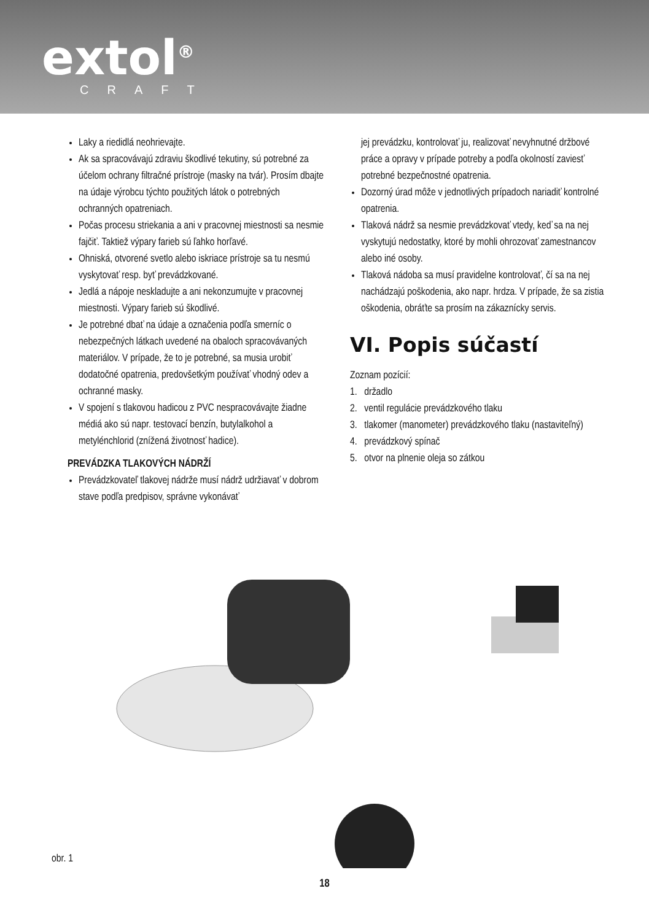extol<sup>®</sup>
CRAFT
Laky a riedidlá neohrievajte.
Ak sa spracovávajú zdraviu škodlivé tekutiny, sú potrebné za účelom ochrany filtračné prístroje (masky na tvár). Prosím dbajte na údaje výrobcu týchto použitých látok o potrebných ochranných opatreniach.
Počas procesu striekania a ani v pracovnej miestnosti sa nesmie fajčiť. Taktiež výpary farieb sú ľahko horľavé.
Ohniská, otvorené svetlo alebo iskriace prístroje sa tu nesmú vyskytovať resp. byť prevádzkované.
Jedlá a nápoje neskladujte a ani nekonzumujte v pracovnej miestnosti. Výpary farieb sú škodlivé.
Je potrebné dbať na údaje a označenia podľa smerníc o nebezpečných látkach uvedené na obaloch spracovávaných materiálov. V prípade, že to je potrebné, sa musia urobiť dodatočné opatrenia, predovšetkým používať vhodný odev a ochranné masky.
V spojení s tlakovou hadicou z PVC nespracovávajte žiadne médiá ako sú napr. testovací benzín, butylalkohol a metylénchlorid (znížená životnosť hadice).
PREVÁDZKA TLAKOVÝCH NÁDRŽÍ
Prevádzkovateľ tlakovej nádrže musí nádrž udržiavať v dobrom stave podľa predpisov, správne vykonávať
jej prevádzku, kontrolovať ju, realizovať nevyhnutné držbové práce a opravy v prípade potreby a podľa okolností zaviesť potrebné bezpečnostné opatrenia.
Dozorný úrad môže v jednotlivých prípadoch nariadiť kontrolné opatrenia.
Tlaková nádrž sa nesmie prevádzkovať vtedy, keď sa na nej vyskytujú nedostatky, ktoré by mohli ohrozovať zamestnancov alebo iné osoby.
Tlaková nádoba sa musí pravidelne kontrolovať, čí sa na nej nachádzajú poškodenia, ako napr. hrdza. V prípade, že sa zistia oškodenia, obráťte sa prosím na zákaznícky servis.
VI. Popis súčastí
Zoznam pozícií:
1. držadlo
2. ventil regulácie prevádzkového tlaku
3. tlakomer (manometer) prevádzkového tlaku (nastaviteľný)
4. prevádzkový spínač
5. otvor na plnenie oleja so zátkou
obr. 1
18